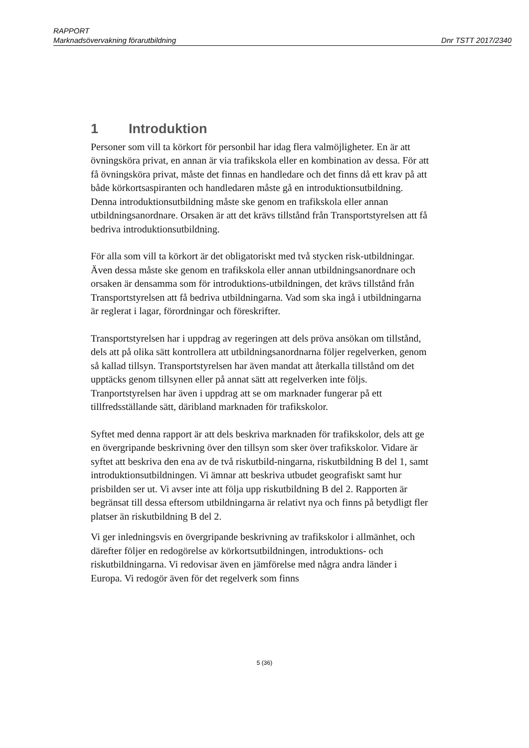RAPPORT
Marknadsövervakning förarutbildning Dnr TSTT 2017/2340
1 Introduktion
Personer som vill ta körkort för personbil har idag flera valmöjligheter. En är att övningsköra privat, en annan är via trafikskola eller en kombination av dessa. För att få övningsköra privat, måste det finnas en handledare och det finns då ett krav på att både körkortsaspiranten och handledaren måste gå en introduktionsutbildning. Denna introduktionsutbildning måste ske genom en trafikskola eller annan utbildningsanordnare. Orsaken är att det krävs tillstånd från Transportstyrelsen att få bedriva introduktionsutbildning.
För alla som vill ta körkort är det obligatoriskt med två stycken risk-utbildningar. Även dessa måste ske genom en trafikskola eller annan utbildningsanordnare och orsaken är densamma som för introduktions-utbildningen, det krävs tillstånd från Transportstyrelsen att få bedriva utbildningarna. Vad som ska ingå i utbildningarna är reglerat i lagar, förordningar och föreskrifter.
Transportstyrelsen har i uppdrag av regeringen att dels pröva ansökan om tillstånd, dels att på olika sätt kontrollera att utbildningsanordnarna följer regelverken, genom så kallad tillsyn. Transportstyrelsen har även mandat att återkalla tillstånd om det upptäcks genom tillsynen eller på annat sätt att regelverken inte följs. Tranportstyrelsen har även i uppdrag att se om marknader fungerar på ett tillfredsställande sätt, däribland marknaden för trafikskolor.
Syftet med denna rapport är att dels beskriva marknaden för trafikskolor, dels att ge en övergripande beskrivning över den tillsyn som sker över trafikskolor. Vidare är syftet att beskriva den ena av de två riskutbild-ningarna, riskutbildning B del 1, samt introduktionsutbildningen. Vi ämnar att beskriva utbudet geografiskt samt hur prisbilden ser ut. Vi avser inte att följa upp riskutbildning B del 2. Rapporten är begränsat till dessa eftersom utbildningarna är relativt nya och finns på betydligt fler platser än riskutbildning B del 2.
Vi ger inledningsvis en övergripande beskrivning av trafikskolor i allmänhet, och därefter följer en redogörelse av körkortsutbildningen, introduktions- och riskutbildningarna. Vi redovisar även en jämförelse med några andra länder i Europa. Vi redogör även för det regelverk som finns
5 (36)